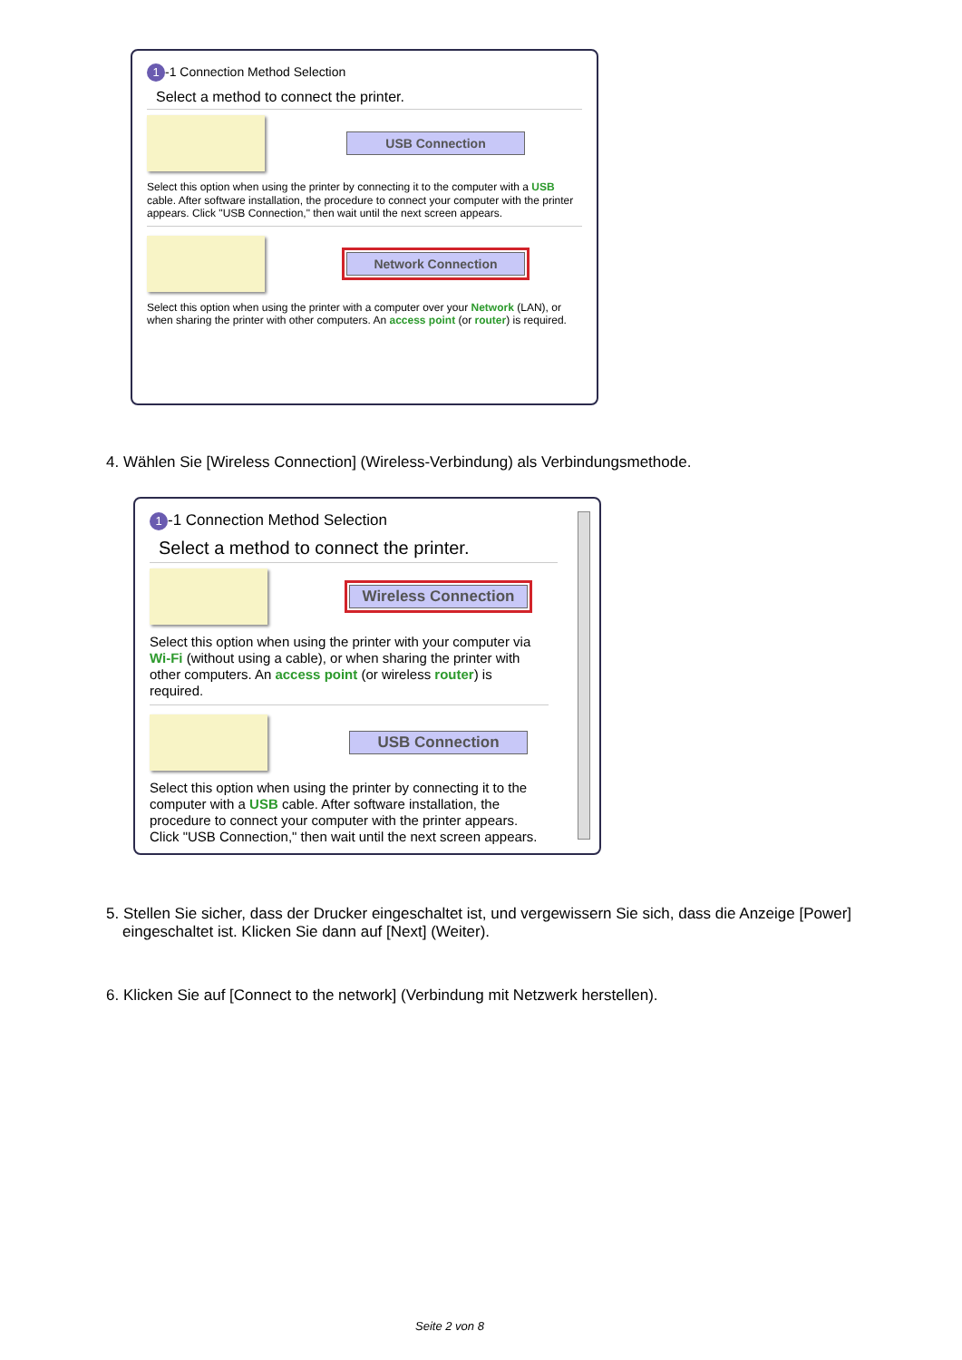1 -1 Connection Method Selection
Select a method to connect the printer.
USB Connection
Select this option when using the printer by connecting it to the computer with a USB cable. After software installation, the procedure to connect your computer with the printer appears. Click "USB Connection," then wait until the next screen appears.
Network Connection
Select this option when using the printer with a computer over your Network (LAN), or when sharing the printer with other computers. An access point (or router) is required.
4. Wählen Sie [Wireless Connection] (Wireless-Verbindung) als Verbindungsmethode.
1 -1 Connection Method Selection
Select a method to connect the printer.
Wireless Connection
Select this option when using the printer with your computer via Wi-Fi (without using a cable), or when sharing the printer with other computers. An access point (or wireless router) is required.
USB Connection
Select this option when using the printer by connecting it to the computer with a USB cable. After software installation, the procedure to connect your computer with the printer appears. Click "USB Connection," then wait until the next screen appears.
5. Stellen Sie sicher, dass der Drucker eingeschaltet ist, und vergewissern Sie sich, dass die Anzeige [Power] eingeschaltet ist. Klicken Sie dann auf [Next] (Weiter).
6. Klicken Sie auf [Connect to the network] (Verbindung mit Netzwerk herstellen).
Seite 2 von 8